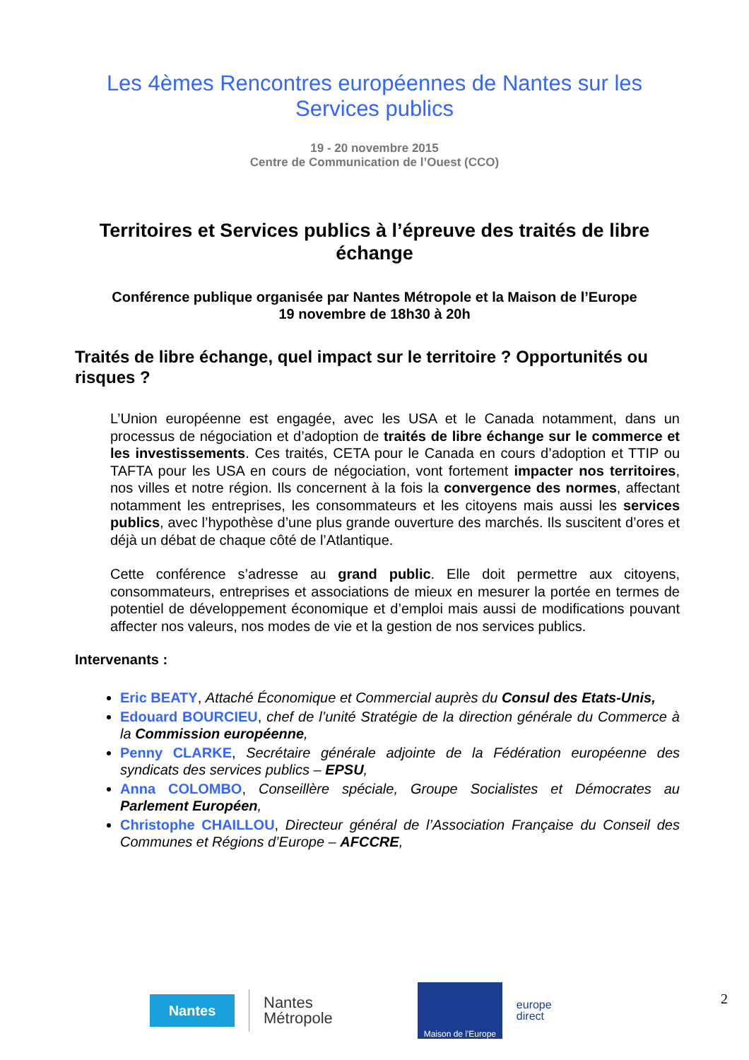Les 4èmes Rencontres européennes de Nantes sur les
Services publics
19 - 20 novembre 2015
Centre de Communication de l’Ouest (CCO)
Territoires et Services publics à l’épreuve des traités de libre échange
Conférence publique organisée par Nantes Métropole et la Maison de l’Europe
19 novembre de 18h30 à 20h
Traités de libre échange, quel impact sur le territoire ? Opportunités ou risques ?
L’Union européenne est engagée, avec les USA et le Canada notamment, dans un processus de négociation et d’adoption de traités de libre échange sur le commerce et les investissements. Ces traités, CETA pour le Canada en cours d’adoption et TTIP ou TAFTA pour les USA en cours de négociation, vont fortement impacter nos territoires, nos villes et notre région. Ils concernent à la fois la convergence des normes, affectant notamment les entreprises, les consommateurs et les citoyens mais aussi les services publics, avec l’hypothèse d’une plus grande ouverture des marchés. Ils suscitent d’ores et déjà un débat de chaque côté de l’Atlantique.
Cette conférence s’adresse au grand public. Elle doit permettre aux citoyens, consommateurs, entreprises et associations de mieux en mesurer la portée en termes de potentiel de développement économique et d’emploi mais aussi de modifications pouvant affecter nos valeurs, nos modes de vie et la gestion de nos services publics.
Intervenants :
Eric BEATY, Attaché Économique et Commercial auprès du Consul des Etats-Unis,
Edouard BOURCIEU, chef de l’unité Stratégie de la direction générale du Commerce à la Commission européenne,
Penny CLARKE, Secrétaire générale adjointe de la Fédération européenne des syndicats des services publics – EPSU,
Anna COLOMBO, Conseillère spéciale, Groupe Socialistes et Démocrates au Parlement Européen,
Christophe CHAILLOU, Directeur général de l’Association Française du Conseil des Communes et Régions d’Europe – AFCCRE,
Nantes
Nantes
Métropole
Maison de l'Europe
europe
direct
2